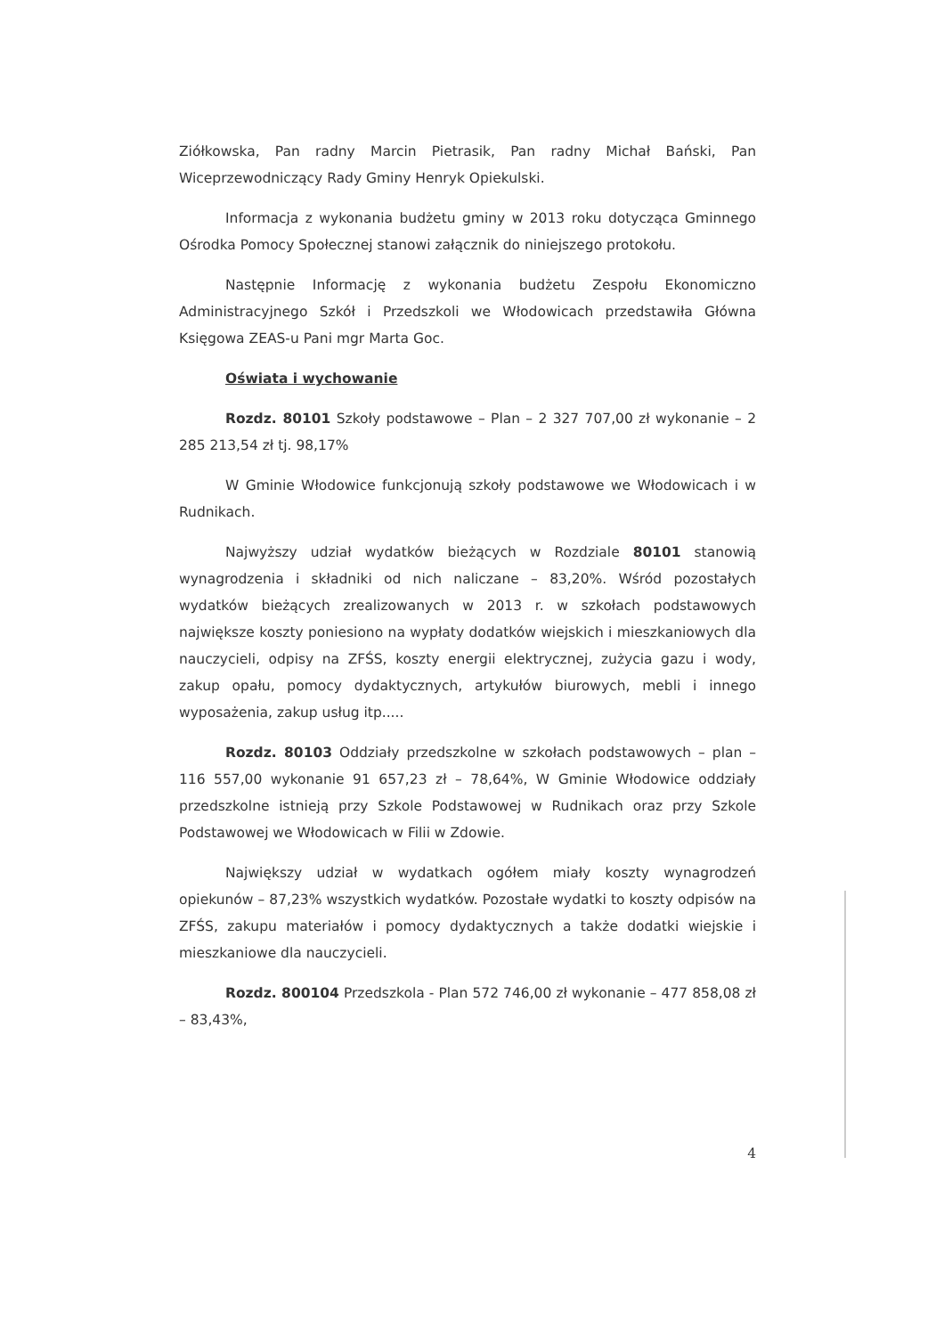Ziółkowska, Pan radny Marcin Pietrasik, Pan radny Michał Bański, Pan Wiceprzewodniczący Rady Gminy Henryk Opiekulski.
Informacja z wykonania budżetu gminy w 2013 roku dotycząca Gminnego Ośrodka Pomocy Społecznej stanowi załącznik do niniejszego protokołu.
Następnie Informację z wykonania budżetu Zespołu Ekonomiczno Administracyjnego Szkół i Przedszkoli we Włodowicach przedstawiła Główna Księgowa ZEAS-u Pani mgr Marta Goc.
Oświata i wychowanie
Rozdz. 80101 Szkoły podstawowe – Plan – 2 327 707,00 zł wykonanie – 2 285 213,54 zł tj. 98,17%
W Gminie Włodowice funkcjonują szkoły podstawowe we Włodowicach i w Rudnikach.
Najwyższy udział wydatków bieżących w Rozdziale 80101 stanowią wynagrodzenia i składniki od nich naliczane – 83,20%. Wśród pozostałych wydatków bieżących zrealizowanych w 2013 r. w szkołach podstawowych największe koszty poniesiono na wypłaty dodatków wiejskich i mieszkaniowych dla nauczycieli, odpisy na ZFŚS, koszty energii elektrycznej, zużycia gazu i wody, zakup opału, pomocy dydaktycznych, artykułów biurowych, mebli i innego wyposażenia, zakup usług itp.....
Rozdz. 80103 Oddziały przedszkolne w szkołach podstawowych – plan – 116 557,00 wykonanie 91 657,23 zł – 78,64%, W Gminie Włodowice oddziały przedszkolne istnieją przy Szkole Podstawowej w Rudnikach oraz przy Szkole Podstawowej we Włodowicach w Filii w Zdowie.
Największy udział w wydatkach ogółem miały koszty wynagrodzeń opiekunów – 87,23% wszystkich wydatków. Pozostałe wydatki to koszty odpisów na ZFŚS, zakupu materiałów i pomocy dydaktycznych a także dodatki wiejskie i mieszkaniowe dla nauczycieli.
Rozdz. 800104 Przedszkola - Plan 572 746,00 zł wykonanie – 477 858,08 zł – 83,43%,
4